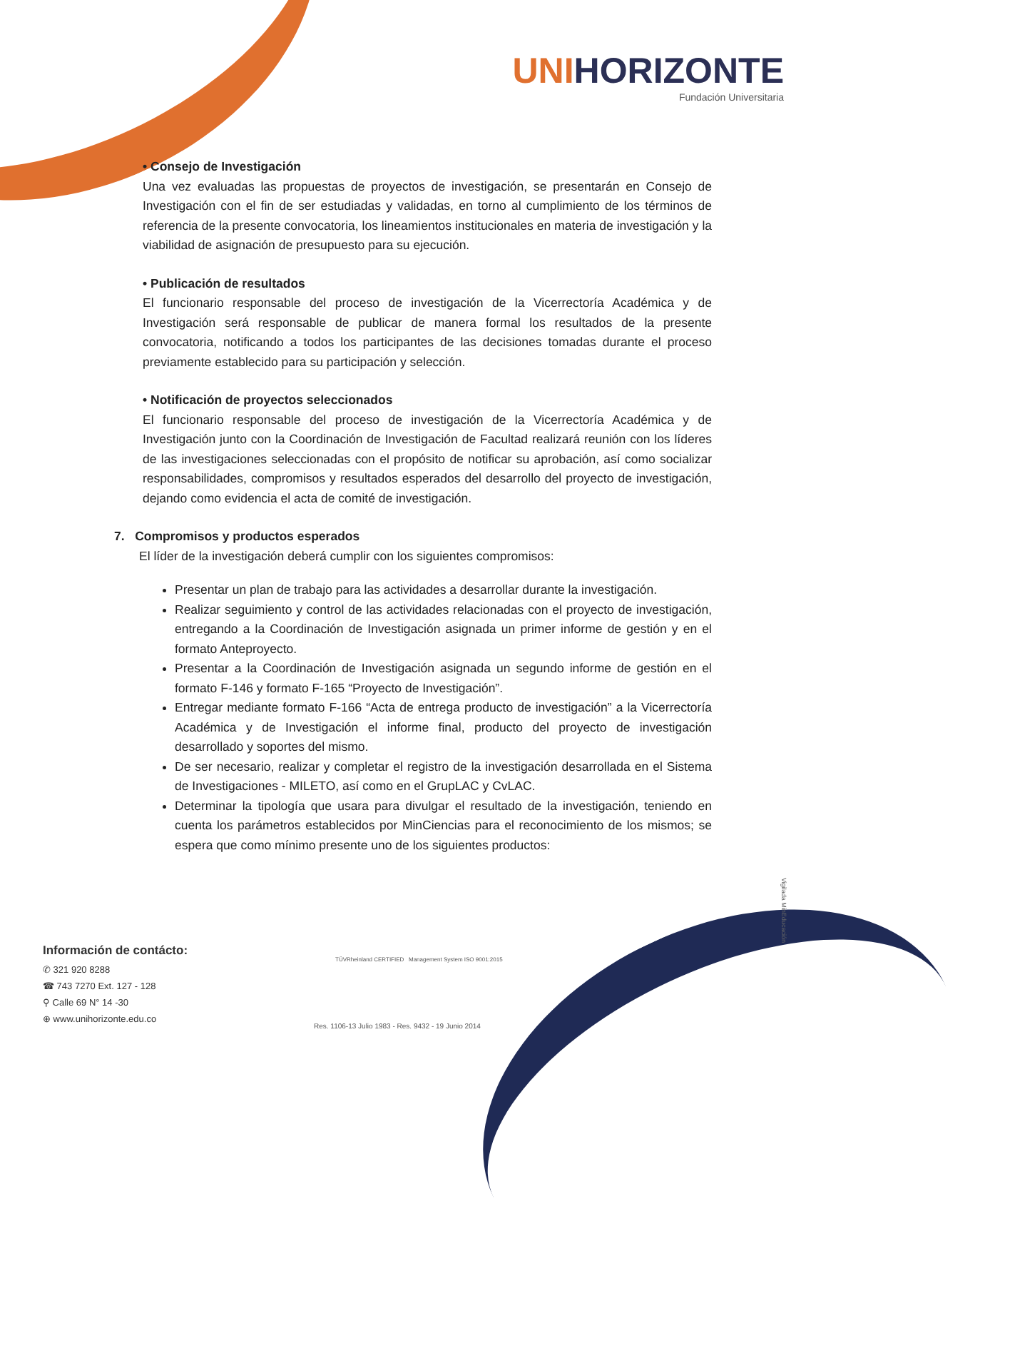UNIHORIZONTE
Fundación Universitaria
• Consejo de Investigación
Una vez evaluadas las propuestas de proyectos de investigación, se presentarán en Consejo de Investigación con el fin de ser estudiadas y validadas, en torno al cumplimiento de los términos de referencia de la presente convocatoria, los lineamientos institucionales en materia de investigación y la viabilidad de asignación de presupuesto para su ejecución.
• Publicación de resultados
El funcionario responsable del proceso de investigación de la Vicerrectoría Académica y de Investigación será responsable de publicar de manera formal los resultados de la presente convocatoria, notificando a todos los participantes de las decisiones tomadas durante el proceso previamente establecido para su participación y selección.
• Notificación de proyectos seleccionados
El funcionario responsable del proceso de investigación de la Vicerrectoría Académica y de Investigación junto con la Coordinación de Investigación de Facultad realizará reunión con los líderes de las investigaciones seleccionadas con el propósito de notificar su aprobación, así como socializar responsabilidades, compromisos y resultados esperados del desarrollo del proyecto de investigación, dejando como evidencia el acta de comité de investigación.
7. Compromisos y productos esperados
El líder de la investigación deberá cumplir con los siguientes compromisos:
Presentar un plan de trabajo para las actividades a desarrollar durante la investigación.
Realizar seguimiento y control de las actividades relacionadas con el proyecto de investigación, entregando a la Coordinación de Investigación asignada un primer informe de gestión y en el formato Anteproyecto.
Presentar a la Coordinación de Investigación asignada un segundo informe de gestión en el formato F-146 y formato F-165 “Proyecto de Investigación”.
Entregar mediante formato F-166 “Acta de entrega producto de investigación” a la Vicerrectoría Académica y de Investigación el informe final, producto del proyecto de investigación desarrollado y soportes del mismo.
De ser necesario, realizar y completar el registro de la investigación desarrollada en el Sistema de Investigaciones - MILETO, así como en el GrupLAC y CvLAC.
Determinar la tipología que usara para divulgar el resultado de la investigación, teniendo en cuenta los parámetros establecidos por MinCiencias para el reconocimiento de los mismos; se espera que como mínimo presente uno de los siguientes productos:
Vigilada MinEducación
Información de contácto:
✆ 321 920 8288
☎ 743 7270 Ext. 127 - 128
⚲ Calle 69 N° 14 -30
⊕ www.unihorizonte.edu.co
TÜVRheinland CERTIFIED Management System ISO 9001:2015
Res. 1106-13 Julio 1983 - Res. 9432 - 19 Junio 2014